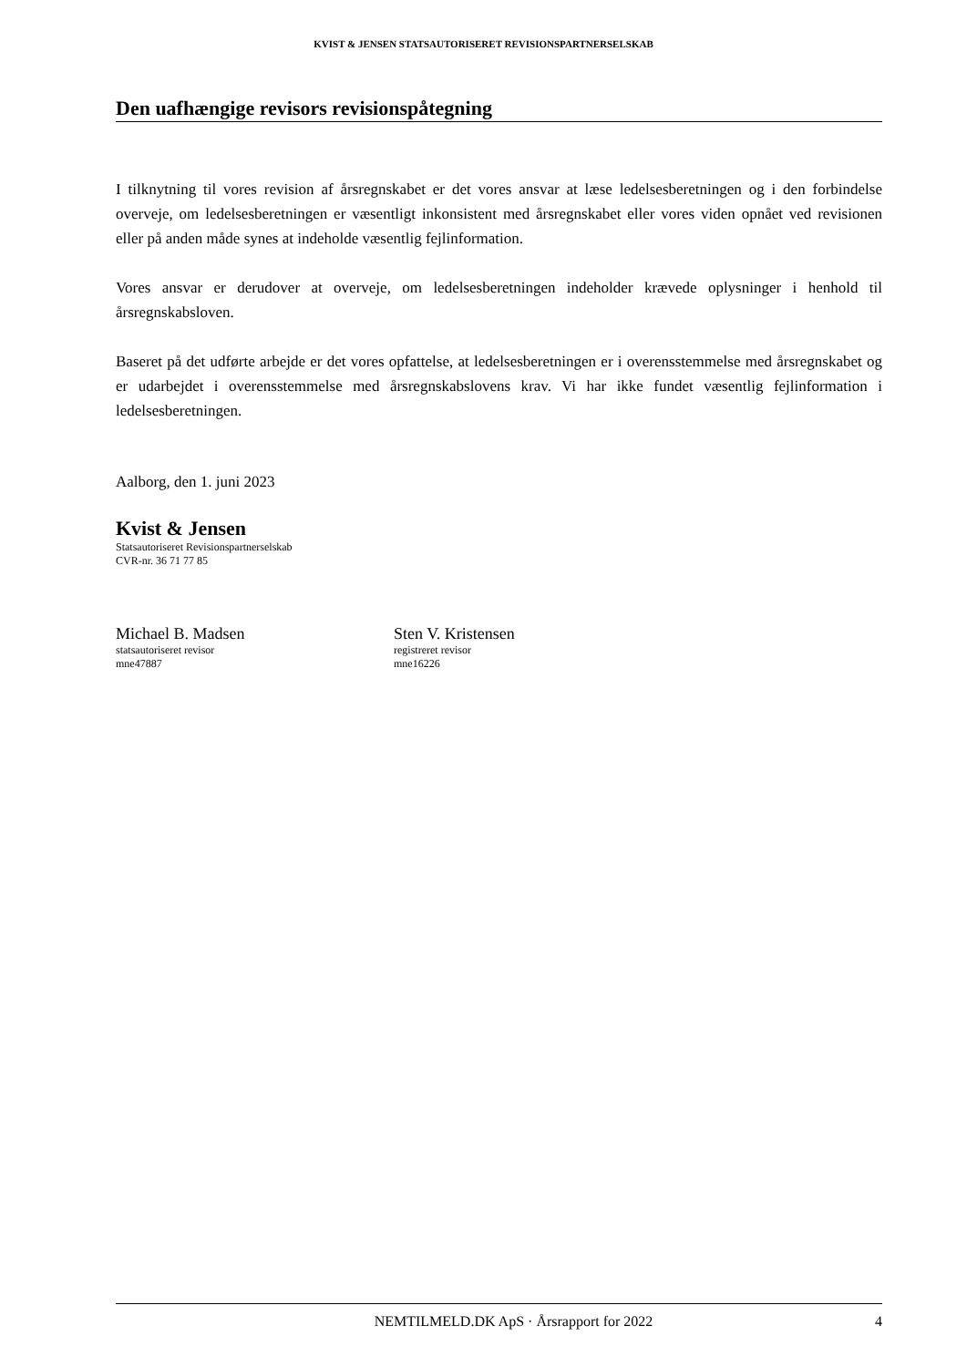KVIST & JENSEN STATSAUTORISERET REVISIONSPARTNERSELSKAB
Den uafhængige revisors revisionspåtegning
I tilknytning til vores revision af årsregnskabet er det vores ansvar at læse ledelsesberetningen og i den forbindelse overveje, om ledelsesberetningen er væsentligt inkonsistent med årsregnskabet eller vores viden opnået ved revisionen eller på anden måde synes at indeholde væsentlig fejlinformation.
Vores ansvar er derudover at overveje, om ledelsesberetningen indeholder krævede oplysninger i henhold til årsregnskabsloven.
Baseret på det udførte arbejde er det vores opfattelse, at ledelsesberetningen er i overensstemmelse med årsregnskabet og er udarbejdet i overensstemmelse med årsregnskabslovens krav. Vi har ikke fundet væsentlig fejlinformation i ledelsesberetningen.
Aalborg, den 1. juni 2023
Kvist & Jensen
Statsautoriseret Revisionspartnerselskab
CVR-nr. 36 71 77 85
Michael B. Madsen
statsautoriseret revisor
mne47887
Sten V. Kristensen
registreret revisor
mne16226
NEMTILMELD.DK ApS · Årsrapport for 2022 4